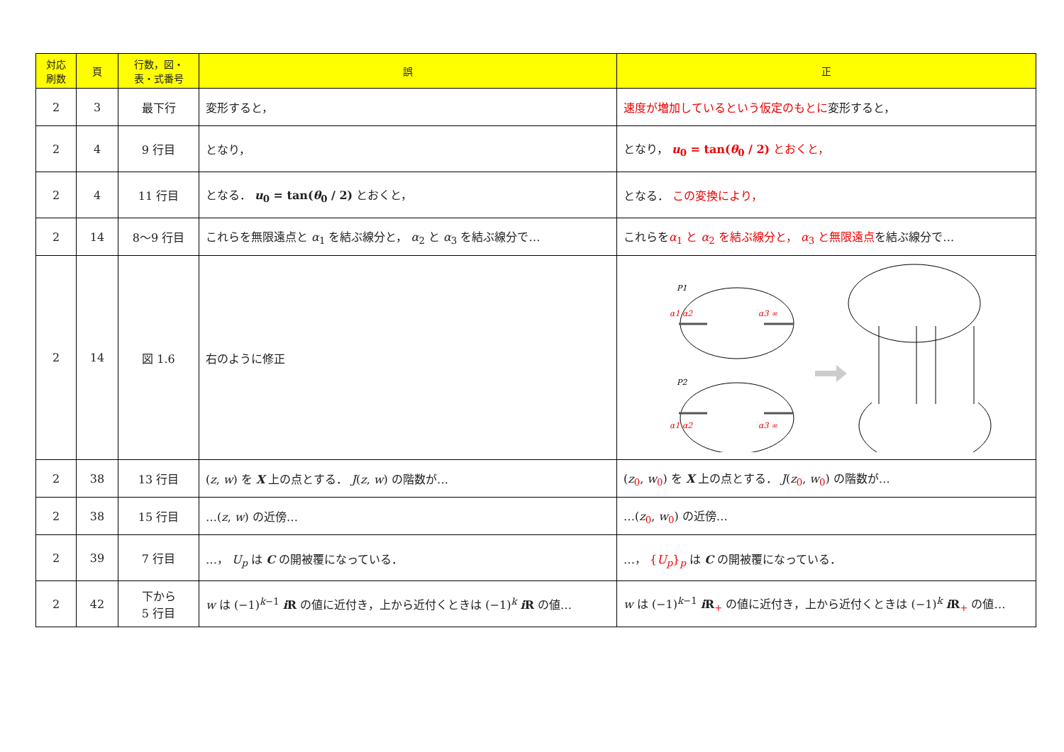| 対応 刷数 | 頁 | 行数，図・ 表・式番号 | 誤 | 正 |
| --- | --- | --- | --- | --- |
| 2 | 3 | 最下行 | 変形すると， | 速度が増加しているという仮定のもとに 変形すると， |
| 2 | 4 | 9 行目 | となり， | となり， u<sub>0</sub> = tan( θ<sub>0</sub> / 2) とおくと， |
| 2 | 4 | 11 行目 | となる． u<sub>0</sub> = tan( θ<sub>0</sub> / 2) とおくと， | となる． この変換により， |
| 2 | 14 | 8～9 行目 | これらを無限遠点と α<sub>1</sub> を結ぶ線分と， α<sub>2</sub> と α<sub>3</sub> を結ぶ線分で… | これらを α<sub>1</sub> と α<sub>2</sub> を結ぶ線分と， α<sub>3</sub> と無限遠点 を結ぶ線分で… |
| 2 | 14 | 図 1.6 | 右のように修正 | P1 α1 α2 α3 ∞ P2 α1 α2 α3 ∞ |
| 2 | 38 | 13 行目 | ( z , w ) を X 上の点とする． J ( z , w ) の階数が… | ( z<sub>0</sub>, w<sub>0</sub>) を X 上の点とする． J ( z<sub>0</sub>, w<sub>0</sub>) の階数が… |
| 2 | 38 | 15 行目 | …( z , w ) の近傍… | …( z<sub>0</sub>, w<sub>0</sub>) の近傍… |
| 2 | 39 | 7 行目 | …， U<sub>p</sub> は C の開被覆になっている． | …， { U<sub>p</sub> }<sub>p</sub> は C の開被覆になっている． |
| 2 | 42 | 下から 5 行目 | w は (−1)<sup>k−1</sup> i R の値に近付き，上から近付くときは (−1)<sup>k</sup> i R の値… | w は (−1)<sup>k−1</sup> i R<sub>+</sub> の値に近付き，上から近付くときは (−1)<sup>k</sup> i R<sub>+</sub> の値… |